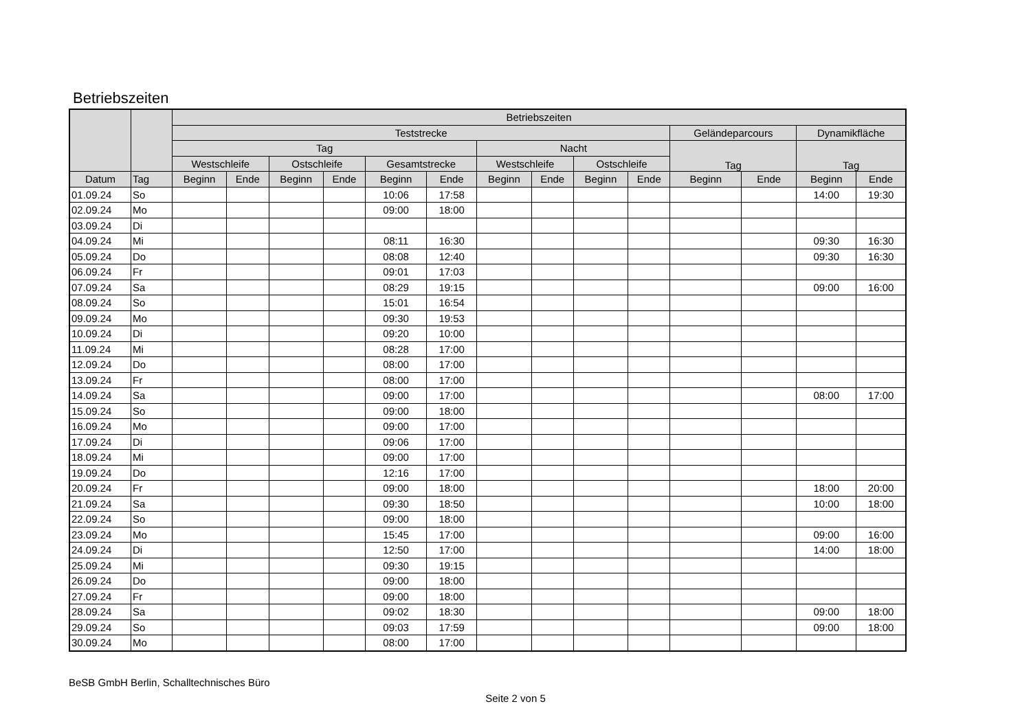Betriebszeiten
| | | Betriebszeiten | | | | | | | | | | | | | |
| --- | --- | --- | --- | --- | --- | --- | --- | --- | --- | --- | --- | --- | --- | --- | --- |
| | | Teststrecke | | | | | | | | | | Geländeparcours | | Dynamikfläche | |
| | | Tag | | | | | | Nacht | | | | Tag | | Tag | |
| | | Westschleife | | Ostschleife | | Gesamtstrecke | | Westschleife | | Ostschleife | | | | | |
| Datum | Tag | Beginn | Ende | Beginn | Ende | Beginn | Ende | Beginn | Ende | Beginn | Ende | Beginn | Ende | Beginn | Ende |
| 01.09.24 | So | | | | | 10:06 | 17:58 | | | | | | | 14:00 | 19:30 |
| 02.09.24 | Mo | | | | | 09:00 | 18:00 | | | | | | | | |
| 03.09.24 | Di | | | | | | | | | | | | | | |
| 04.09.24 | Mi | | | | | 08:11 | 16:30 | | | | | | | 09:30 | 16:30 |
| 05.09.24 | Do | | | | | 08:08 | 12:40 | | | | | | | 09:30 | 16:30 |
| 06.09.24 | Fr | | | | | 09:01 | 17:03 | | | | | | | | |
| 07.09.24 | Sa | | | | | 08:29 | 19:15 | | | | | | | 09:00 | 16:00 |
| 08.09.24 | So | | | | | 15:01 | 16:54 | | | | | | | | |
| 09.09.24 | Mo | | | | | 09:30 | 19:53 | | | | | | | | |
| 10.09.24 | Di | | | | | 09:20 | 10:00 | | | | | | | | |
| 11.09.24 | Mi | | | | | 08:28 | 17:00 | | | | | | | | |
| 12.09.24 | Do | | | | | 08:00 | 17:00 | | | | | | | | |
| 13.09.24 | Fr | | | | | 08:00 | 17:00 | | | | | | | | |
| 14.09.24 | Sa | | | | | 09:00 | 17:00 | | | | | | | 08:00 | 17:00 |
| 15.09.24 | So | | | | | 09:00 | 18:00 | | | | | | | | |
| 16.09.24 | Mo | | | | | 09:00 | 17:00 | | | | | | | | |
| 17.09.24 | Di | | | | | 09:06 | 17:00 | | | | | | | | |
| 18.09.24 | Mi | | | | | 09:00 | 17:00 | | | | | | | | |
| 19.09.24 | Do | | | | | 12:16 | 17:00 | | | | | | | | |
| 20.09.24 | Fr | | | | | 09:00 | 18:00 | | | | | | | 18:00 | 20:00 |
| 21.09.24 | Sa | | | | | 09:30 | 18:50 | | | | | | | 10:00 | 18:00 |
| 22.09.24 | So | | | | | 09:00 | 18:00 | | | | | | | | |
| 23.09.24 | Mo | | | | | 15:45 | 17:00 | | | | | | | 09:00 | 16:00 |
| 24.09.24 | Di | | | | | 12:50 | 17:00 | | | | | | | 14:00 | 18:00 |
| 25.09.24 | Mi | | | | | 09:30 | 19:15 | | | | | | | | |
| 26.09.24 | Do | | | | | 09:00 | 18:00 | | | | | | | | |
| 27.09.24 | Fr | | | | | 09:00 | 18:00 | | | | | | | | |
| 28.09.24 | Sa | | | | | 09:02 | 18:30 | | | | | | | 09:00 | 18:00 |
| 29.09.24 | So | | | | | 09:03 | 17:59 | | | | | | | 09:00 | 18:00 |
| 30.09.24 | Mo | | | | | 08:00 | 17:00 | | | | | | | | |
BeSB GmbH Berlin, Schalltechnisches Büro
Seite 2 von 5